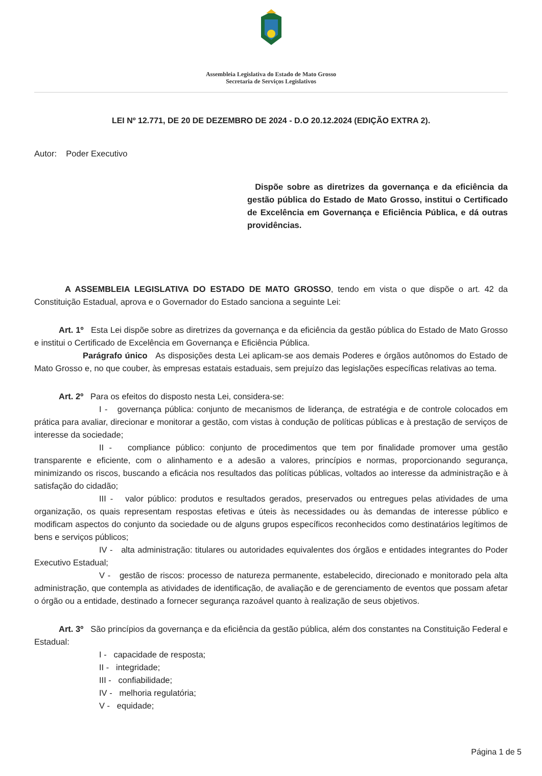Assembleia Legislativa do Estado de Mato Grosso
Secretaria de Serviços Legislativos
LEI Nº 12.771, DE 20 DE DEZEMBRO DE 2024 - D.O 20.12.2024 (EDIÇÃO EXTRA 2).
Autor: Poder Executivo
Dispõe sobre as diretrizes da governança e da eficiência da gestão pública do Estado de Mato Grosso, institui o Certificado de Excelência em Governança e Eficiência Pública, e dá outras providências.
A ASSEMBLEIA LEGISLATIVA DO ESTADO DE MATO GROSSO, tendo em vista o que dispõe o art. 42 da Constituição Estadual, aprova e o Governador do Estado sanciona a seguinte Lei:
Art. 1º Esta Lei dispõe sobre as diretrizes da governança e da eficiência da gestão pública do Estado de Mato Grosso e institui o Certificado de Excelência em Governança e Eficiência Pública.
Parágrafo único As disposições desta Lei aplicam-se aos demais Poderes e órgãos autônomos do Estado de Mato Grosso e, no que couber, às empresas estatais estaduais, sem prejuízo das legislações específicas relativas ao tema.
Art. 2º Para os efeitos do disposto nesta Lei, considera-se:
I - governança pública: conjunto de mecanismos de liderança, de estratégia e de controle colocados em prática para avaliar, direcionar e monitorar a gestão, com vistas à condução de políticas públicas e à prestação de serviços de interesse da sociedade;
II - compliance público: conjunto de procedimentos que tem por finalidade promover uma gestão transparente e eficiente, com o alinhamento e a adesão a valores, princípios e normas, proporcionando segurança, minimizando os riscos, buscando a eficácia nos resultados das políticas públicas, voltados ao interesse da administração e à satisfação do cidadão;
III - valor público: produtos e resultados gerados, preservados ou entregues pelas atividades de uma organização, os quais representam respostas efetivas e úteis às necessidades ou às demandas de interesse público e modificam aspectos do conjunto da sociedade ou de alguns grupos específicos reconhecidos como destinatários legítimos de bens e serviços públicos;
IV - alta administração: titulares ou autoridades equivalentes dos órgãos e entidades integrantes do Poder Executivo Estadual;
V - gestão de riscos: processo de natureza permanente, estabelecido, direcionado e monitorado pela alta administração, que contempla as atividades de identificação, de avaliação e de gerenciamento de eventos que possam afetar o órgão ou a entidade, destinado a fornecer segurança razoável quanto à realização de seus objetivos.
Art. 3º São princípios da governança e da eficiência da gestão pública, além dos constantes na Constituição Federal e Estadual:
I - capacidade de resposta;
II - integridade;
III - confiabilidade;
IV - melhoria regulatória;
V - equidade;
Página 1 de 5